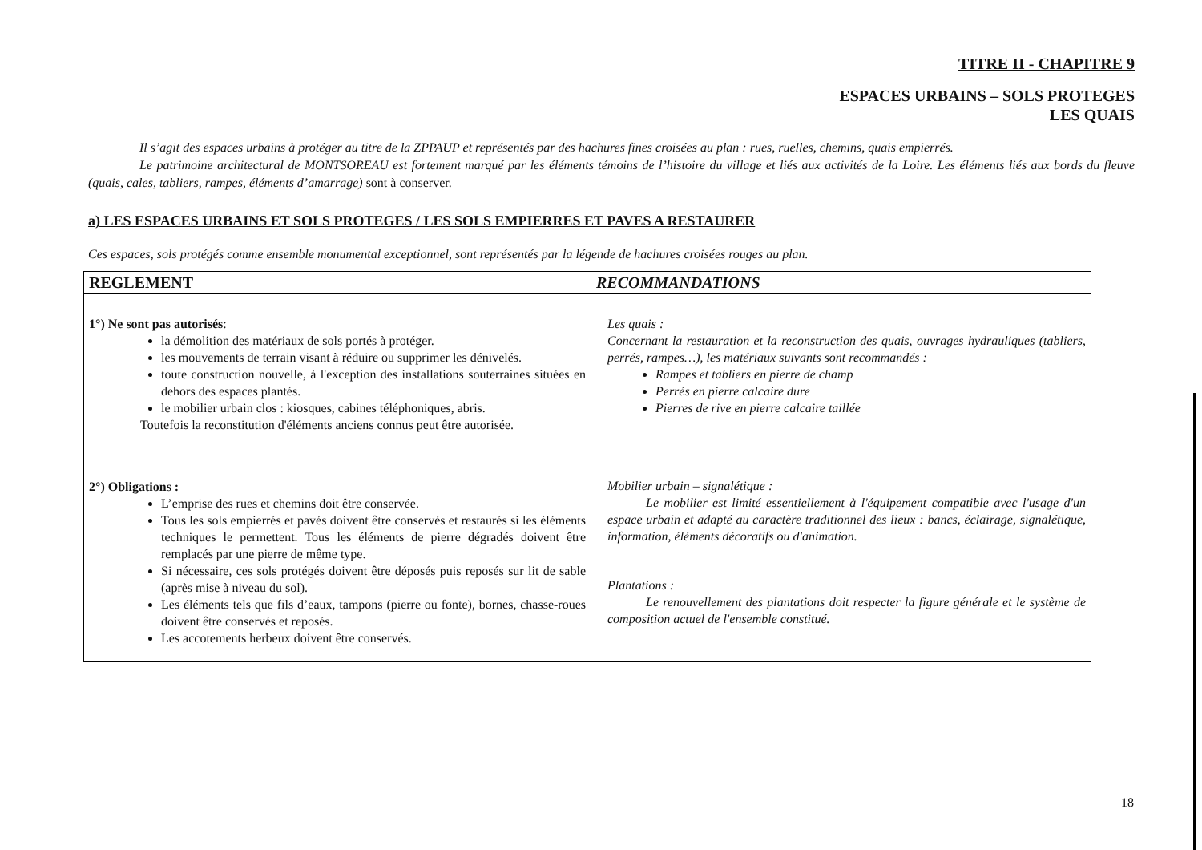TITRE II - CHAPITRE 9
ESPACES URBAINS – SOLS PROTEGES
LES QUAIS
Il s’agit des espaces urbains à protéger au titre de la ZPPAUP et représentés par des hachures fines croisées au plan : rues, ruelles, chemins, quais empierrés.
Le patrimoine architectural de MONTSOREAU est fortement marqué par les éléments témoins de l’histoire du village et liés aux activités de la Loire. Les éléments liés aux bords du fleuve (quais, cales, tabliers, rampes, éléments d’amarrage) sont à conserver.
a) LES ESPACES URBAINS ET SOLS PROTEGES / LES SOLS EMPIERRES ET PAVES A RESTAURER
Ces espaces, sols protégés comme ensemble monumental exceptionnel, sont représentés par la légende de hachures croisées rouges au plan.
| REGLEMENT | RECOMMANDATIONS |
| --- | --- |
| 1°) Ne sont pas autorisés : la démolition des matériaux de sols portés à protéger. les mouvements de terrain visant à réduire ou supprimer les dénivelés. toute construction nouvelle, à l'exception des installations souterraines situées en dehors des espaces plantés. le mobilier urbain clos : kiosques, cabines téléphoniques, abris. Toutefois la reconstitution d'éléments anciens connus peut être autorisée. 2°) Obligations : L’emprise des rues et chemins doit être conservée. Tous les sols empierrés et pavés doivent être conservés et restaurés si les éléments techniques le permettent. Tous les éléments de pierre dégradés doivent être remplacés par une pierre de même type. Si nécessaire, ces sols protégés doivent être déposés puis reposés sur lit de sable (après mise à niveau du sol). Les éléments tels que fils d’eaux, tampons (pierre ou fonte), bornes, chasse-roues doivent être conservés et reposés. Les accotements herbeux doivent être conservés. | Les quais : Concernant la restauration et la reconstruction des quais, ouvrages hydrauliques (tabliers, perrés, rampes…), les matériaux suivants sont recommandés : Rampes et tabliers en pierre de champ Perrés en pierre calcaire dure Pierres de rive en pierre calcaire taillée Mobilier urbain – signalétique : Le mobilier est limité essentiellement à l'équipement compatible avec l'usage d'un espace urbain et adapté au caractère traditionnel des lieux : bancs, éclairage, signalétique, information, éléments décoratifs ou d'animation. Plantations : Le renouvellement des plantations doit respecter la figure générale et le système de composition actuel de l'ensemble constitué. |
18